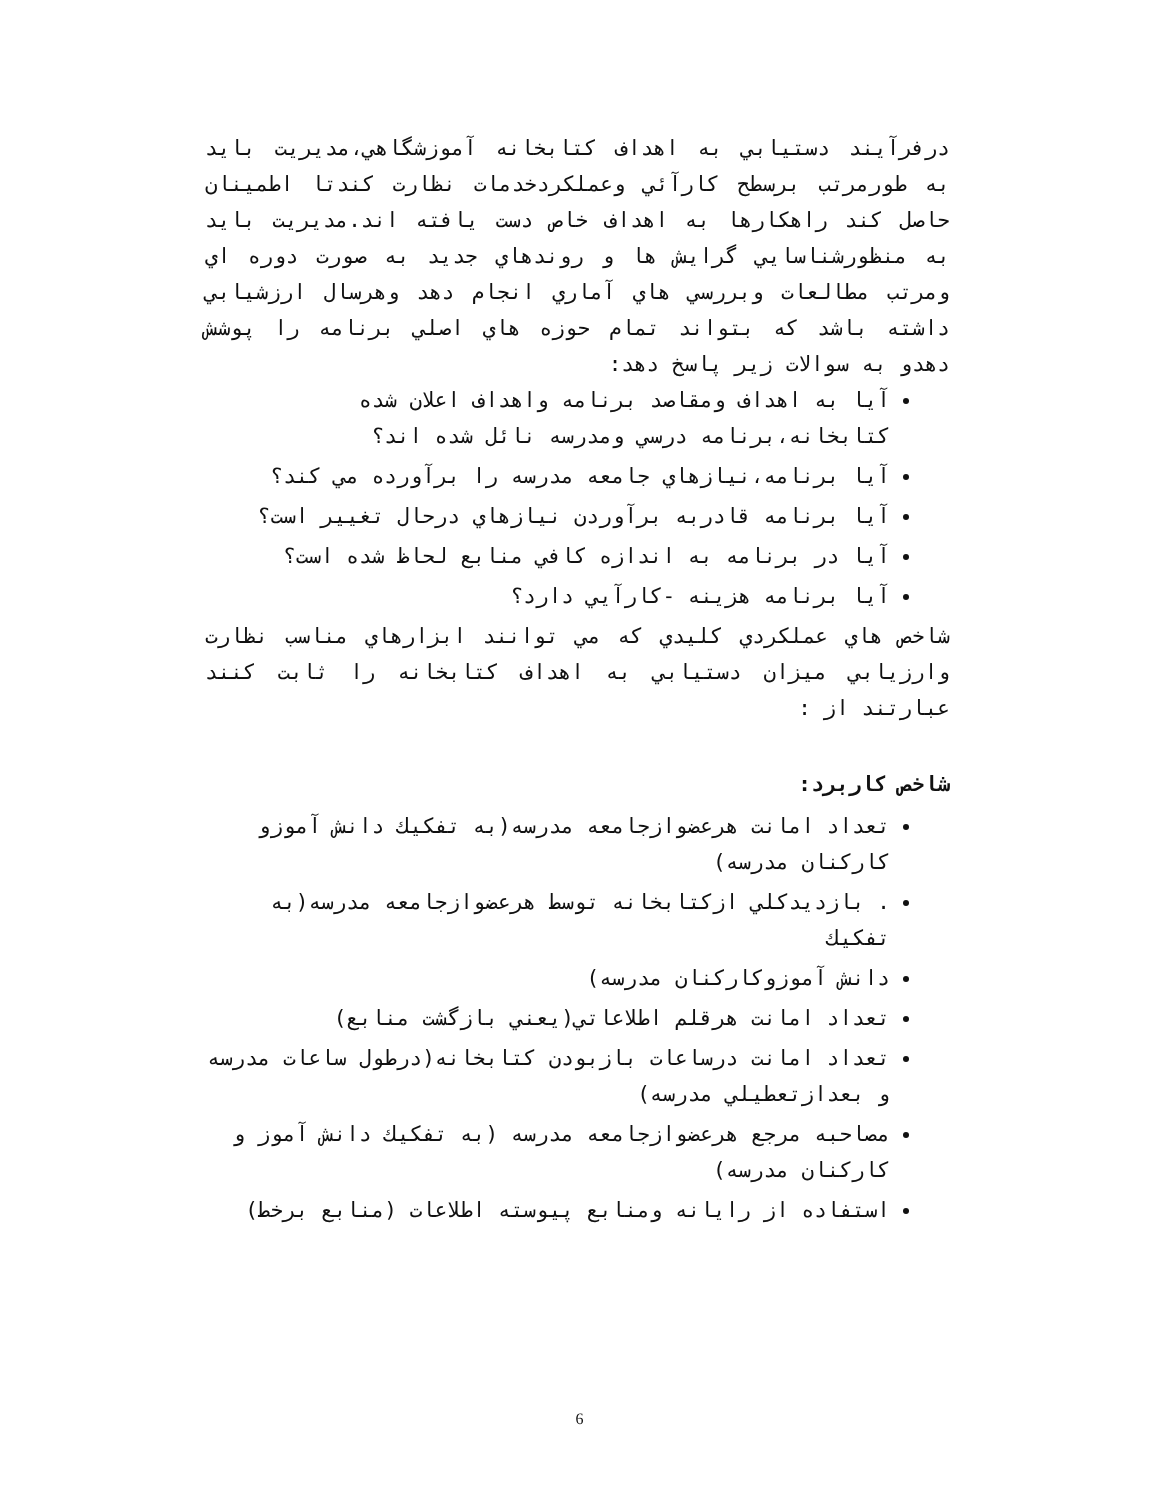درفرآیند دستیابي به اهداف کتابخانه آموزشگاهي،مديريت بايد به طورمرتب برسطح کارآئي وعملکردخدمات نظارت کندتا اطمينان حاصل کند راهکارها به اهداف خاص دست يافته اند.مديريت بايد به منظورشناسايي گرايش ها و روندهاي جديد به صورت دوره اي ومرتب مطالعات وبررسي هاي آماري انجام دهد وهرسال ارزشيابي داشته باشد که بتواند تمام حوزه هاي اصلي برنامه را پوشش دهدو به سوالات زير پاسخ دهد:
آيا به اهداف ومقاصد برنامه واهداف اعلان شده کتابخانه،برنامه درسي ومدرسه نائل شده اند؟
آيا برنامه،نيازهاي جامعه مدرسه را برآورده مي کند؟
آيا برنامه قادربه برآوردن نيازهاي درحال تغيير است؟
آيا در برنامه به اندازه کافي منابع لحاظ شده است؟
آيا برنامه هزينه -کارآيي دارد؟
شاخص هاي عملکردي کليدي که مي توانند ابزارهاي مناسب نظارت وارزيابي ميزان دستيابي به اهداف کتابخانه را ثابت کنند عبارتند از :
شاخص کاربرد:
تعداد امانت هرعضوازجامعه مدرسه(به تفکيك دانش آموزو کارکنان مدرسه)
. بازديدکلي ازکتابخانه توسط هرعضوازجامعه مدرسه(به تفکيك
دانش آموزوکارکنان مدرسه)
تعداد امانت هرقلم اطلاعاتي(يعني بازگشت منابع)
تعداد امانت درساعات بازبودن کتابخانه(درطول ساعات مدرسه و بعدازتعطيلي مدرسه)
مصاحبه مرجع هرعضوازجامعه مدرسه (به تفکيك دانش آموز و کارکنان مدرسه)
استفاده از رايانه ومنابع پيوسته اطلاعات (منابع برخط)
6